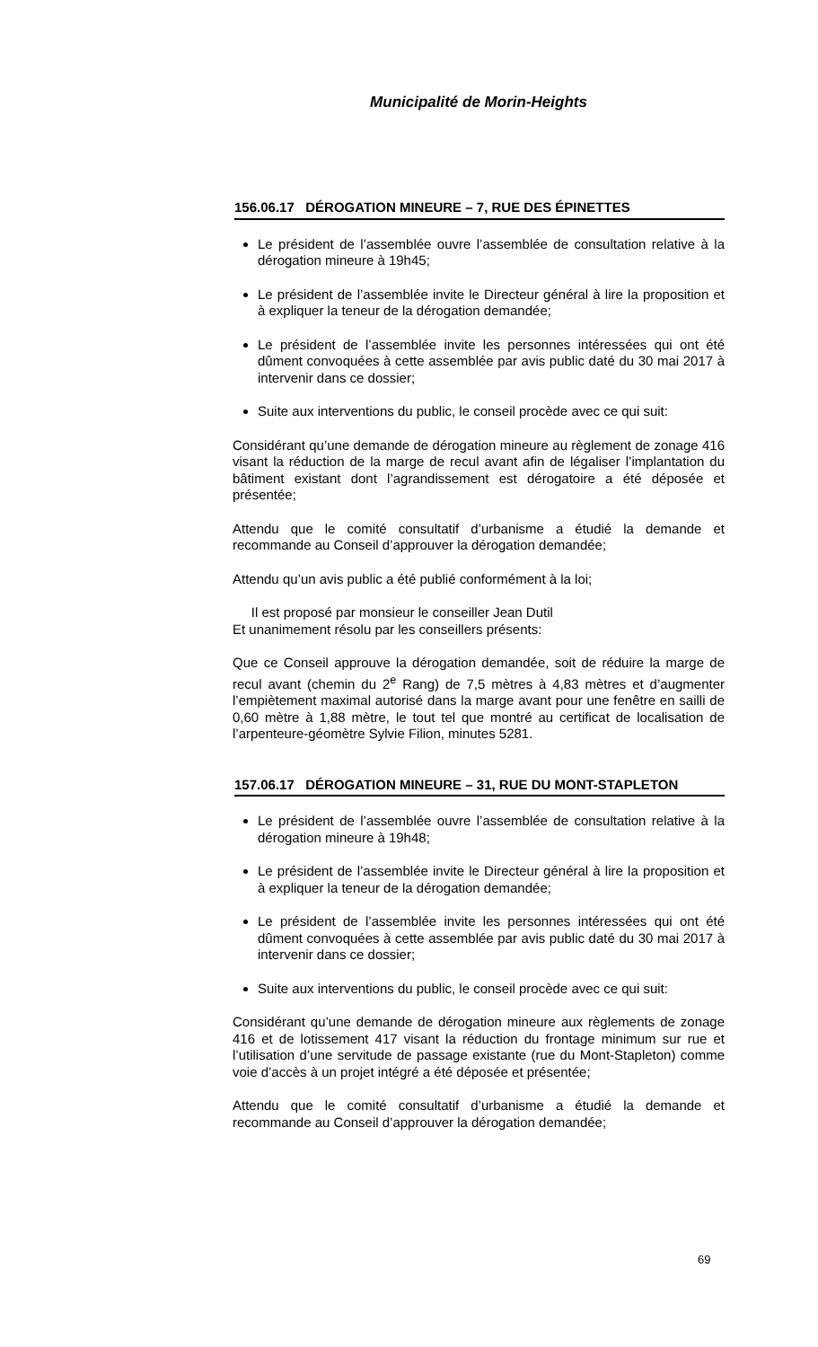Municipalité de Morin-Heights
156.06.17 DÉROGATION MINEURE – 7, RUE DES ÉPINETTES
Le président de l’assemblée ouvre l’assemblée de consultation relative à la dérogation mineure à 19h45;
Le président de l’assemblée invite le Directeur général à lire la proposition et à expliquer la teneur de la dérogation demandée;
Le président de l’assemblée invite les personnes intéressées qui ont été dûment convoquées à cette assemblée par avis public daté du 30 mai 2017 à intervenir dans ce dossier;
Suite aux interventions du public, le conseil procède avec ce qui suit:
Considérant qu’une demande de dérogation mineure au règlement de zonage 416 visant la réduction de la marge de recul avant afin de légaliser l’implantation du bâtiment existant dont l’agrandissement est dérogatoire a été déposée et présentée;
Attendu que le comité consultatif d’urbanisme a étudié la demande et recommande au Conseil d’approuver la dérogation demandée;
Attendu qu’un avis public a été publié conformément à la loi;
Il est proposé par monsieur le conseiller Jean Dutil
Et unanimement résolu par les conseillers présents:
Que ce Conseil approuve la dérogation demandée, soit de réduire la marge de recul avant (chemin du 2<sup>e</sup> Rang) de 7,5 mètres à 4,83 mètres et d’augmenter l’empiètement maximal autorisé dans la marge avant pour une fenêtre en sailli de 0,60 mètre à 1,88 mètre, le tout tel que montré au certificat de localisation de l’arpenteure-géomètre Sylvie Filion, minutes 5281.
157.06.17 DÉROGATION MINEURE – 31, RUE DU MONT-STAPLETON
Le président de l’assemblée ouvre l’assemblée de consultation relative à la dérogation mineure à 19h48;
Le président de l’assemblée invite le Directeur général à lire la proposition et à expliquer la teneur de la dérogation demandée;
Le président de l’assemblée invite les personnes intéressées qui ont été dûment convoquées à cette assemblée par avis public daté du 30 mai 2017 à intervenir dans ce dossier;
Suite aux interventions du public, le conseil procède avec ce qui suit:
Considérant qu’une demande de dérogation mineure aux règlements de zonage 416 et de lotissement 417 visant la réduction du frontage minimum sur rue et l’utilisation d’une servitude de passage existante (rue du Mont-Stapleton) comme voie d’accès à un projet intégré a été déposée et présentée;
Attendu que le comité consultatif d’urbanisme a étudié la demande et recommande au Conseil d’approuver la dérogation demandée;
69